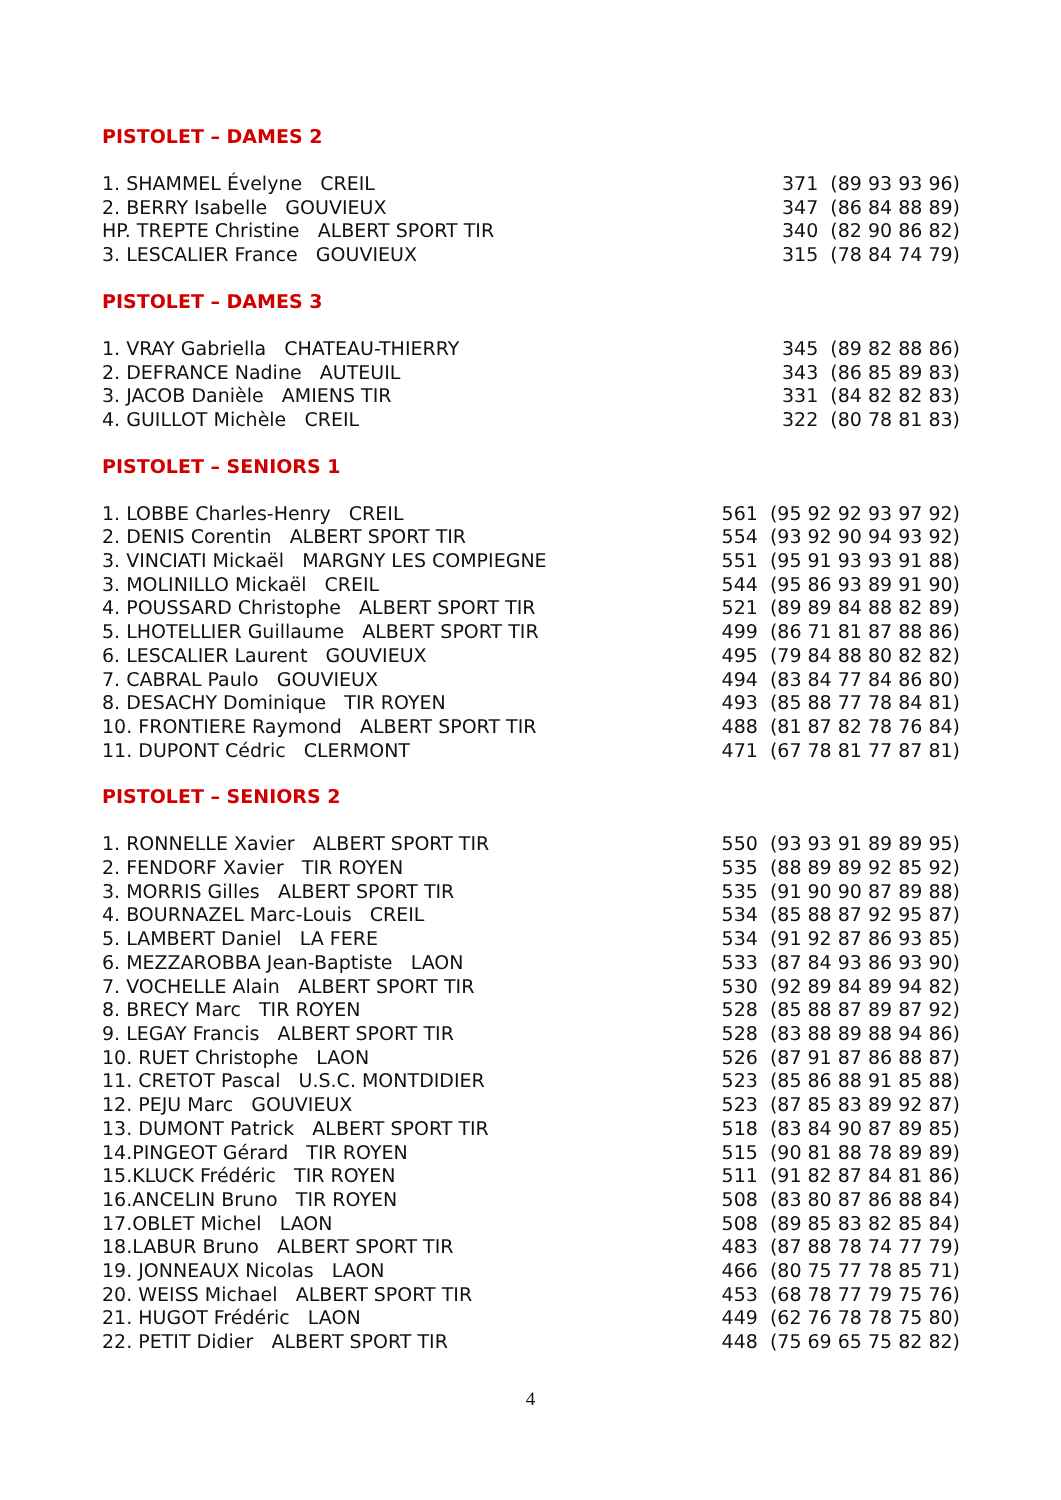PISTOLET – DAMES 2
| 1. SHAMMEL Évelyne CREIL | 371 (89 93 93 96) |
| 2. BERRY Isabelle GOUVIEUX | 347 (86 84 88 89) |
| HP. TREPTE Christine ALBERT SPORT TIR | 340 (82 90 86 82) |
| 3. LESCALIER France GOUVIEUX | 315 (78 84 74 79) |
PISTOLET – DAMES 3
| 1. VRAY Gabriella CHATEAU-THIERRY | 345 (89 82 88 86) |
| 2. DEFRANCE Nadine AUTEUIL | 343 (86 85 89 83) |
| 3. JACOB Danièle AMIENS TIR | 331 (84 82 82 83) |
| 4. GUILLOT Michèle CREIL | 322 (80 78 81 83) |
PISTOLET – SENIORS 1
| 1. LOBBE Charles-Henry CREIL | 561 (95 92 92 93 97 92) |
| 2. DENIS Corentin ALBERT SPORT TIR | 554 (93 92 90 94 93 92) |
| 3. VINCIATI Mickaël MARGNY LES COMPIEGNE | 551 (95 91 93 93 91 88) |
| 3. MOLINILLO Mickaël CREIL | 544 (95 86 93 89 91 90) |
| 4. POUSSARD Christophe ALBERT SPORT TIR | 521 (89 89 84 88 82 89) |
| 5. LHOTELLIER Guillaume ALBERT SPORT TIR | 499 (86 71 81 87 88 86) |
| 6. LESCALIER Laurent GOUVIEUX | 495 (79 84 88 80 82 82) |
| 7. CABRAL Paulo GOUVIEUX | 494 (83 84 77 84 86 80) |
| 8. DESACHY Dominique TIR ROYEN | 493 (85 88 77 78 84 81) |
| 10. FRONTIERE Raymond ALBERT SPORT TIR | 488 (81 87 82 78 76 84) |
| 11. DUPONT Cédric CLERMONT | 471 (67 78 81 77 87 81) |
PISTOLET – SENIORS 2
| 1. RONNELLE Xavier ALBERT SPORT TIR | 550 (93 93 91 89 89 95) |
| 2. FENDORF Xavier TIR ROYEN | 535 (88 89 89 92 85 92) |
| 3. MORRIS Gilles ALBERT SPORT TIR | 535 (91 90 90 87 89 88) |
| 4. BOURNAZEL Marc-Louis CREIL | 534 (85 88 87 92 95 87) |
| 5. LAMBERT Daniel LA FERE | 534 (91 92 87 86 93 85) |
| 6. MEZZAROBBA Jean-Baptiste LAON | 533 (87 84 93 86 93 90) |
| 7. VOCHELLE Alain ALBERT SPORT TIR | 530 (92 89 84 89 94 82) |
| 8. BRECY Marc TIR ROYEN | 528 (85 88 87 89 87 92) |
| 9. LEGAY Francis ALBERT SPORT TIR | 528 (83 88 89 88 94 86) |
| 10. RUET Christophe LAON | 526 (87 91 87 86 88 87) |
| 11. CRETOT Pascal U.S.C. MONTDIDIER | 523 (85 86 88 91 85 88) |
| 12. PEJU Marc GOUVIEUX | 523 (87 85 83 89 92 87) |
| 13. DUMONT Patrick ALBERT SPORT TIR | 518 (83 84 90 87 89 85) |
| 14.PINGEOT Gérard TIR ROYEN | 515 (90 81 88 78 89 89) |
| 15.KLUCK Frédéric TIR ROYEN | 511 (91 82 87 84 81 86) |
| 16.ANCELIN Bruno TIR ROYEN | 508 (83 80 87 86 88 84) |
| 17.OBLET Michel LAON | 508 (89 85 83 82 85 84) |
| 18.LABUR Bruno ALBERT SPORT TIR | 483 (87 88 78 74 77 79) |
| 19. JONNEAUX Nicolas LAON | 466 (80 75 77 78 85 71) |
| 20. WEISS Michael ALBERT SPORT TIR | 453 (68 78 77 79 75 76) |
| 21. HUGOT Frédéric LAON | 449 (62 76 78 78 75 80) |
| 22. PETIT Didier ALBERT SPORT TIR | 448 (75 69 65 75 82 82) |
4